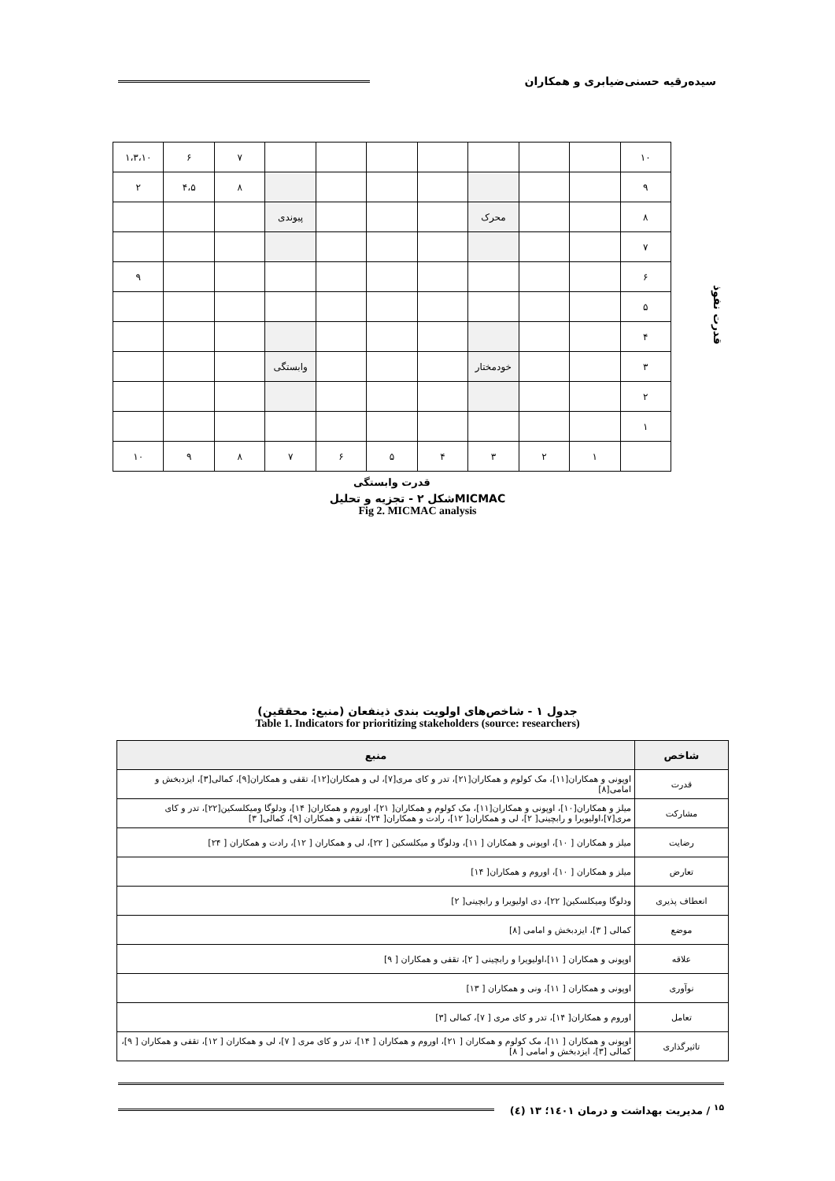سیده‌رقیه حسنی‌ضیابری و همکاران
| ۱۰ | | | | | | | | ۷ | ۶ | ۱،۳،۱۰ |
| ۹ | | | | | | | | ۸ | ۴،۵ | ۲ |
| ۸ | | | محرک | | | | پیوندی | | | |
| ۷ | | | | | | | | | | |
| ۶ | | | | | | | | | | ۹ |
| ۵ | | | | | | | | | | |
| ۴ | | | | | | | | | | |
| ۳ | | | خودمختار | | | | وابستگی | | | |
| ۲ | | | | | | | | | | |
| ۱ | | | | | | | | | | |
| | ۱ | ۲ | ۳ | ۴ | ۵ | ۶ | ۷ | ۸ | ۹ | ۱۰ |
قدرت وابستگی
قدرت نفوذ
شکل ۲ - تجزیه و تحلیلMICMAC
Fig 2. MICMAC analysis
جدول ۱ - شاخص‌های اولویت بندی ذینفعان (منبع: محققین)
Table 1. Indicators for prioritizing stakeholders (source: researchers)
| شاخص | منبع |
| --- | --- |
| قدرت | اوپونی و همکاران[۱۱]، مک کولوم و همکاران[۲۱]، تدر و کای مری[۷]، لی و همکاران[۱۲]، تقفی و همکاران[۹]، کمالی[۳]، ایزدبخش و امامی[۸] |
| مشارکت | میلز و همکاران[۱۰]، اوپونی و همکاران[۱۱]، مک کولوم و همکاران[ ۲۱]، اوروم و همکاران[ ۱۴]، ودلوگا ومیکلسکین[۲۲]، تدر و کای مری[۷]،اولیویرا و رابچینی[ ۲]، لی و همکاران[ ۱۲]، رادت و همکاران[ ۲۴]، تقفی و همکاران [۹]، کمالی[ ۳] |
| رضایت | میلز و همکاران [ ۱۰]، اوپونی و همکاران [ ۱۱]، ودلوگا و میکلسکین [ ۲۲]، لی و همکاران [ ۱۲]، رادت و همکاران [ ۲۴] |
| تعارض | میلز و همکاران [ ۱۰]، اوروم و همکاران[ ۱۴] |
| انعطاف پذیری | ودلوگا ومیکلسکین[ ۲۲]، دی اولیویرا و رابچینی[ ۲] |
| موضع | کمالی [ ۳]، ایزدبخش و امامی [۸] |
| علاقه | اوپونی و همکاران [ ۱۱]،اولیویرا و رابچینی [ ۲]، تقفی و همکاران [ ۹] |
| نوآوری | اوپونی و همکاران [ ۱۱]، ونی و همکاران [ ۱۳] |
| تعامل | اوروم و همکاران[ ۱۴]، تدر و کای مری [ ۷]، کمالی [۳] |
| تاثیرگذاری | اوپونی و همکاران [ ۱۱]، مک کولوم و همکاران [ ۲۱]، اوروم و همکاران [ ۱۴]، تدر و کای مری [ ۷]، لی و همکاران [ ۱۲]، تقفی و همکاران [ ۹]، کمالی [۳]، ایزدبخش و امامی [ ۸] |
<sup>۱۵</sup> / مدیریت بهداشت و درمان ۱٤۰۱؛ ۱۳ (٤)